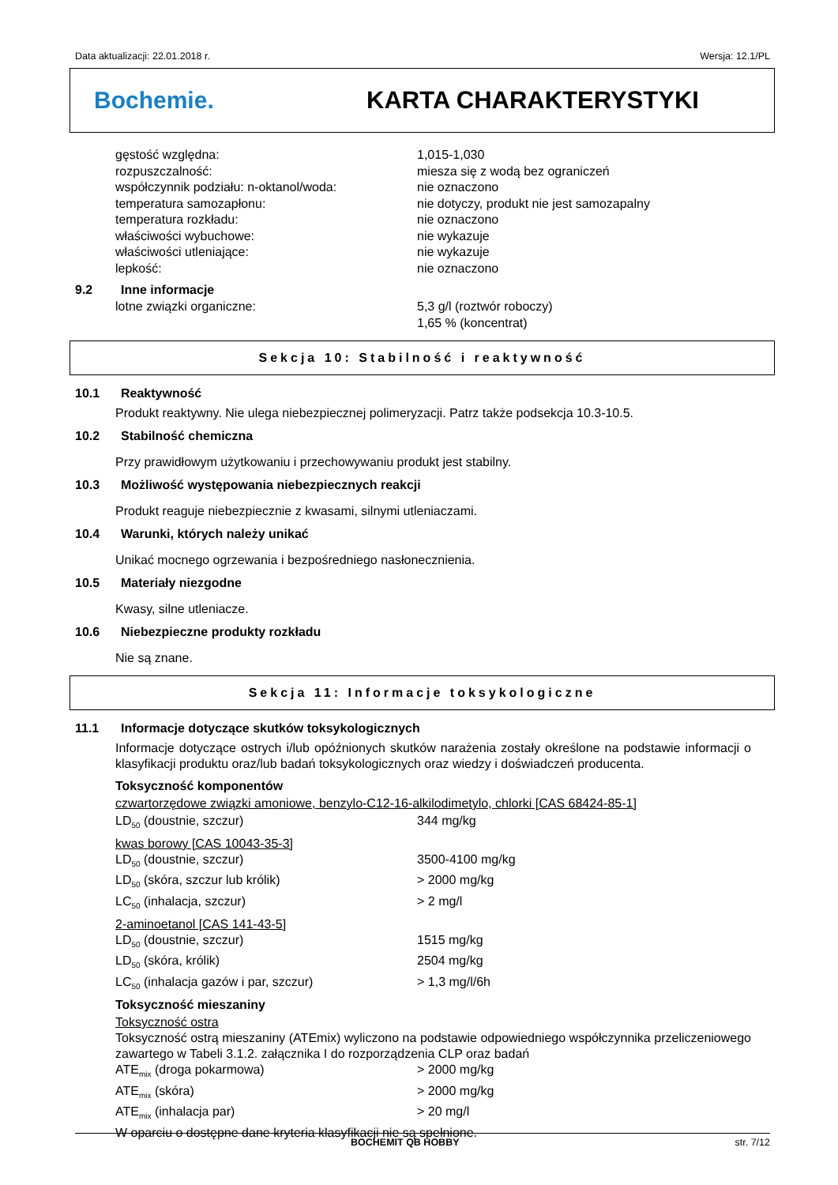Data aktualizacji: 22.01.2018 r. Wersja: 12.1/PL
Bochemie. KARTA CHARAKTERYSTYKI
| gęstość względna: | 1,015-1,030 |
| rozpuszczalność: | miesza się z wodą bez ograniczeń |
| współczynnik podziału: n-oktanol/woda: | nie oznaczono |
| temperatura samozapłonu: | nie dotyczy, produkt nie jest samozapalny |
| temperatura rozkładu: | nie oznaczono |
| właściwości wybuchowe: | nie wykazuje |
| właściwości utleniające: | nie wykazuje |
| lepkość: | nie oznaczono |
9.2 Inne informacje
| lotne związki organiczne: | 5,3 g/l (roztwór roboczy) 1,65 % (koncentrat) |
Sekcja 10: Stabilność i reaktywność
10.1 Reaktywność
Produkt reaktywny. Nie ulega niebezpiecznej polimeryzacji. Patrz także podsekcja 10.3-10.5.
10.2 Stabilność chemiczna
Przy prawidłowym użytkowaniu i przechowywaniu produkt jest stabilny.
10.3 Możliwość występowania niebezpiecznych reakcji
Produkt reaguje niebezpiecznie z kwasami, silnymi utleniaczami.
10.4 Warunki, których należy unikać
Unikać mocnego ogrzewania i bezpośredniego nasłonecznienia.
10.5 Materiały niezgodne
Kwasy, silne utleniacze.
10.6 Niebezpieczne produkty rozkładu
Nie są znane.
Sekcja 11: Informacje toksykologiczne
11.1 Informacje dotyczące skutków toksykologicznych
Informacje dotyczące ostrych i/lub opóźnionych skutków narażenia zostały określone na podstawie informacji o klasyfikacji produktu oraz/lub badań toksykologicznych oraz wiedzy i doświadczeń producenta.
Toksyczność komponentów
czwartorzędowe związki amoniowe, benzylo-C12-16-alkilodimetylo, chlorki [CAS 68424-85-1]
| LD<sub>50</sub> (doustnie, szczur) | 344 mg/kg |
kwas borowy [CAS 10043-35-3]
| LD<sub>50</sub> (doustnie, szczur) | 3500-4100 mg/kg |
| LD<sub>50</sub> (skóra, szczur lub królik) | > 2000 mg/kg |
| LC<sub>50</sub> (inhalacja, szczur) | > 2 mg/l |
2-aminoetanol [CAS 141-43-5]
| LD<sub>50</sub> (doustnie, szczur) | 1515 mg/kg |
| LD<sub>50</sub> (skóra, królik) | 2504 mg/kg |
| LC<sub>50</sub> (inhalacja gazów i par, szczur) | > 1,3 mg/l/6h |
Toksyczność mieszaniny
Toksyczność ostra
Toksyczność ostrą mieszaniny (ATEmix) wyliczono na podstawie odpowiedniego współczynnika przeliczeniowego zawartego w Tabeli 3.1.2. załącznika I do rozporządzenia CLP oraz badań
| ATE<sub>mix</sub> (droga pokarmowa) | > 2000 mg/kg |
| ATE<sub>mix</sub> (skóra) | > 2000 mg/kg |
| ATE<sub>mix</sub> (inhalacja par) | > 20 mg/l |
W oparciu o dostępne dane kryteria klasyfikacji nie są spełnione.
BOCHEMIT QB HOBBY str. 7/12